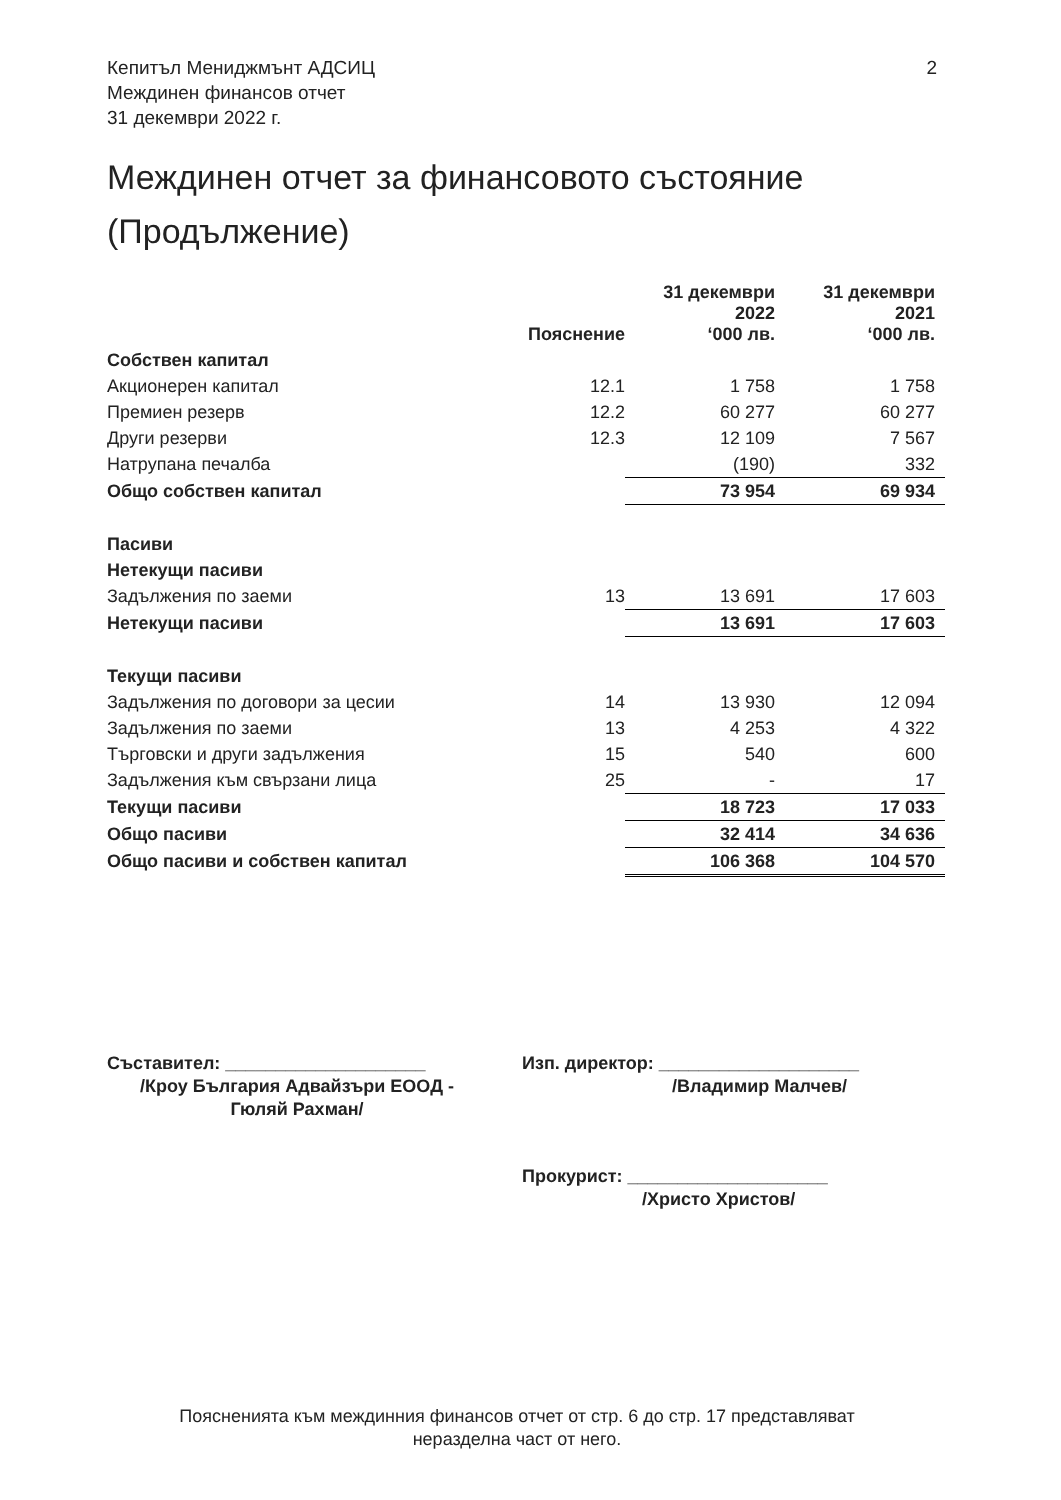2 Кепитъл Мениджмънт АДСИЦ
Междинен финансов отчет
31 декември 2022 г.
Междинен отчет за финансовото състояние
(Продължение)
| | Пояснение | 31 декември 2022 ‘000 лв. | 31 декември 2021 ‘000 лв. |
| --- | --- | --- | --- |
| Собствен капитал | | | |
| Акционерен капитал | 12.1 | 1 758 | 1 758 |
| Премиен резерв | 12.2 | 60 277 | 60 277 |
| Други резерви | 12.3 | 12 109 | 7 567 |
| Натрупана печалба | | (190) | 332 |
| Общо собствен капитал | | 73 954 | 69 934 |
| Пасиви | | | |
| Нетекущи пасиви | | | |
| Задължения по заеми | 13 | 13 691 | 17 603 |
| Нетекущи пасиви | | 13 691 | 17 603 |
| Текущи пасиви | | | |
| Задължения по договори за цесии | 14 | 13 930 | 12 094 |
| Задължения по заеми | 13 | 4 253 | 4 322 |
| Търговски и други задължения | 15 | 540 | 600 |
| Задължения към свързани лица | 25 | - | 17 |
| Текущи пасиви | | 18 723 | 17 033 |
| Общо пасиви | | 32 414 | 34 636 |
| Общо пасиви и собствен капитал | | 106 368 | 104 570 |
Съставител: ____________________
/Кроу България Адвайзъри ЕООД -
Гюляй Рахман/
Изп. директор: ____________________
/Владимир Малчев/
Прокурист: ____________________
/Христо Христов/
Поясненията към междинния финансов отчет от стр. 6 до стр. 17 представляват
неразделна част от него.